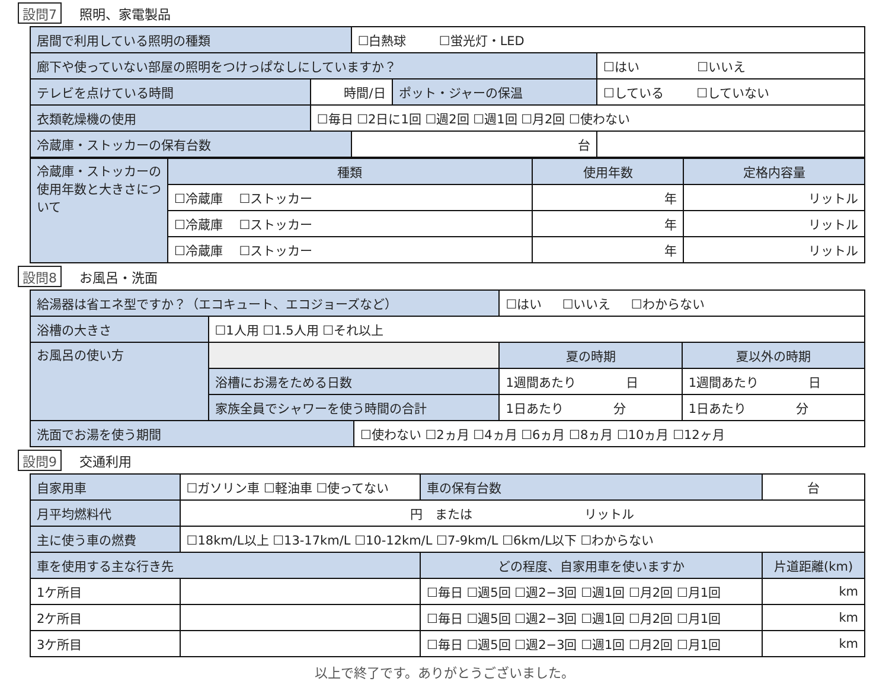設問7 照明、家電製品
| 居間で利用している照明の種類 | | ☐白熱球 ☐蛍光灯・LED | | |
| 廊下や使っていない部屋の照明をつけっぱなしにしていますか？ | | | | ☐はい ☐いいえ |
| テレビを点けている時間 | 時間/日 | | ポット・ジャーの保温 | ☐している ☐していない |
| 衣類乾燥機の使用 | ☐毎日 ☐2日に1回 ☐週2回 ☐週1回 ☐月2回 ☐使わない | | | |
| 冷蔵庫・ストッカーの保有台数 | | 台 | | |
| 冷蔵庫・ストッカーの使用年数と大きさについて | 種類 | 使用年数 | 定格内容量 |
| | ☐冷蔵庫 ☐ストッカー | 年 | リットル |
| | ☐冷蔵庫 ☐ストッカー | 年 | リットル |
| | ☐冷蔵庫 ☐ストッカー | 年 | リットル |
設問8 お風呂・洗面
| 給湯器は省エネ型ですか？（エコキュート、エコジョーズなど） | | | ☐はい ☐いいえ ☐わからない | |
| 浴槽の大きさ | ☐1人用 ☐1.5人用 ☐それ以上 | | | |
| お風呂の使い方 | | | 夏の時期 | 夏以外の時期 |
| | 浴槽にお湯をためる日数 | | 1週間あたり 日 | 1週間あたり 日 |
| | 家族全員でシャワーを使う時間の合計 | | 1日あたり 分 | 1日あたり 分 |
| 洗面でお湯を使う期間 | | ☐使わない ☐2ヵ月 ☐4ヵ月 ☐6ヵ月 ☐8ヵ月 ☐10ヵ月 ☐12ヶ月 | | |
設問9 交通利用
| 自家用車 | ☐ガソリン車 ☐軽油車 ☐使ってない | | 車の保有台数 | 台 | |
| 月平均燃料代 | 円 または リットル | | | | |
| 主に使う車の燃費 | ☐18km/L以上 ☐13-17km/L ☐10-12km/L ☐7-9km/L ☐6km/L以下 ☐わからない | | | | |
| 車を使用する主な行き先 | | どの程度、自家用車を使いますか | | | 片道距離(km) |
| 1ケ所目 | | ☐毎日 ☐週5回 ☐週2−3回 ☐週1回 ☐月2回 ☐月1回 | | | km |
| 2ケ所目 | | ☐毎日 ☐週5回 ☐週2−3回 ☐週1回 ☐月2回 ☐月1回 | | | km |
| 3ケ所目 | | ☐毎日 ☐週5回 ☐週2−3回 ☐週1回 ☐月2回 ☐月1回 | | | km |
以上で終了です。ありがとうございました。